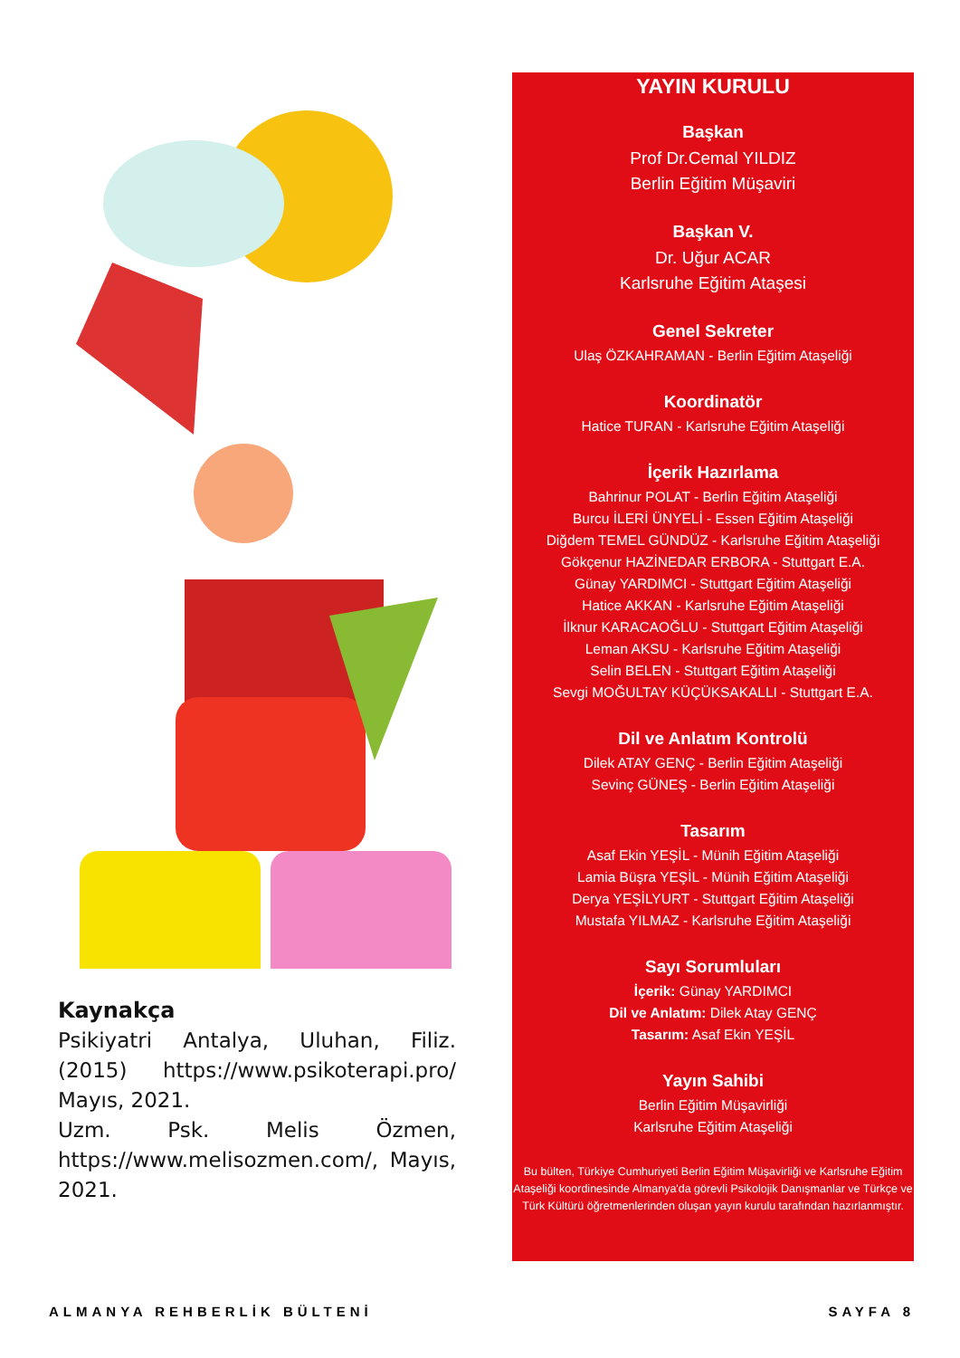Kaynakça
Psikiyatri Antalya, Uluhan, Filiz. (2015) https://www.psikoterapi.pro/ Mayıs, 2021.
Uzm. Psk. Melis Özmen, https://www.melisozmen.com/, Mayıs, 2021.
YAYIN KURULU
Başkan
Prof Dr.Cemal YILDIZ
Berlin Eğitim Müşaviri
Başkan V.
Dr. Uğur ACAR
Karlsruhe Eğitim Ataşesi
Genel Sekreter
Ulaş ÖZKAHRAMAN - Berlin Eğitim Ataşeliği
Koordinatör
Hatice TURAN - Karlsruhe Eğitim Ataşeliği
İçerik Hazırlama
Bahrinur POLAT - Berlin Eğitim Ataşeliği
Burcu İLERİ ÜNYELİ - Essen Eğitim Ataşeliği
Diğdem TEMEL GÜNDÜZ - Karlsruhe Eğitim Ataşeliği
Gökçenur HAZİNEDAR ERBORA - Stuttgart E.A.
Günay YARDIMCI - Stuttgart Eğitim Ataşeliği
Hatice AKKAN - Karlsruhe Eğitim Ataşeliği
İlknur KARACAOĞLU - Stuttgart Eğitim Ataşeliği
Leman AKSU - Karlsruhe Eğitim Ataşeliği
Selin BELEN - Stuttgart Eğitim Ataşeliği
Sevgi MOĞULTAY KÜÇÜKSAKALLI - Stuttgart E.A.
Dil ve Anlatım Kontrolü
Dilek ATAY GENÇ - Berlin Eğitim Ataşeliği
Sevinç GÜNEŞ - Berlin Eğitim Ataşeliği
Tasarım
Asaf Ekin YEŞİL - Münih Eğitim Ataşeliği
Lamia Büşra YEŞİL - Münih Eğitim Ataşeliği
Derya YEŞİLYURT - Stuttgart Eğitim Ataşeliği
Mustafa YILMAZ - Karlsruhe Eğitim Ataşeliği
Sayı Sorumluları
İçerik: Günay YARDIMCI
Dil ve Anlatım: Dilek Atay GENÇ
Tasarım: Asaf Ekin YEŞİL
Yayın Sahibi
Berlin Eğitim Müşavirliği
Karlsruhe Eğitim Ataşeliği
Bu bülten, Türkiye Cumhuriyeti Berlin Eğitim Müşavirliği ve Karlsruhe Eğitim Ataşeliği koordinesinde Almanya'da görevli Psikolojik Danışmanlar ve Türkçe ve Türk Kültürü öğretmenlerinden oluşan yayın kurulu tarafından hazırlanmıştır.
ALMANYA REHBERLİK BÜLTENİ SAYFA 8